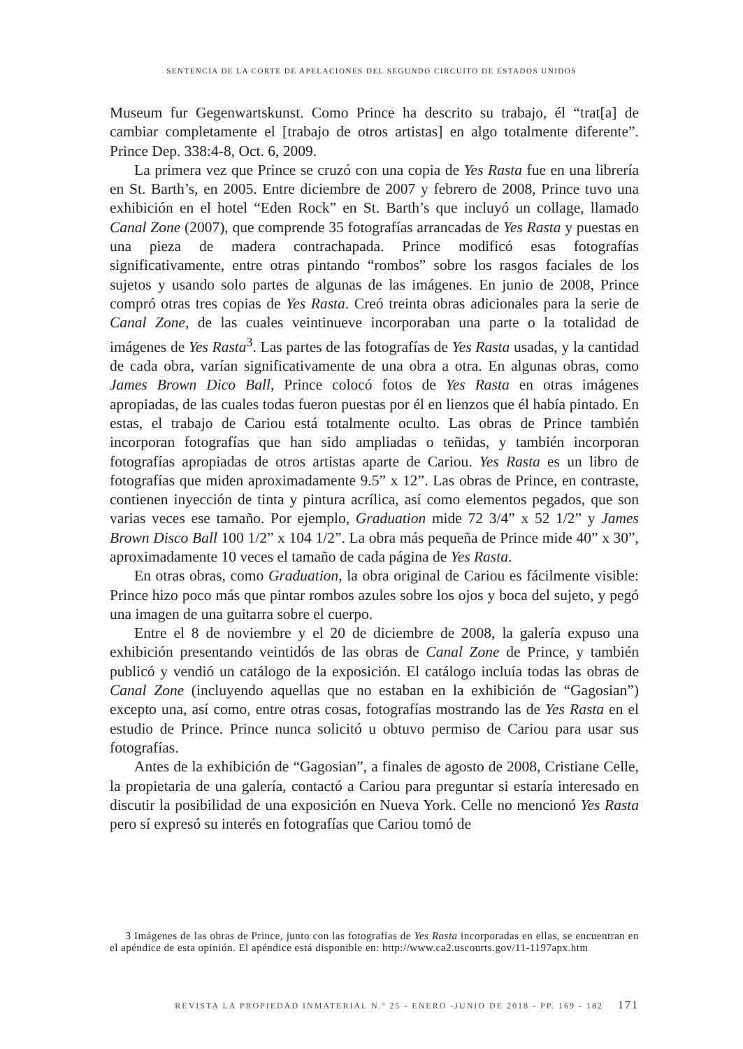SENTENCIA DE LA CORTE DE APELACIONES DEL SEGUNDO CIRCUITO DE ESTADOS UNIDOS
Museum fur Gegenwartskunst. Como Prince ha descrito su trabajo, él “trat[a] de cambiar completamente el [trabajo de otros artistas] en algo totalmente diferente”. Prince Dep. 338:4-8, Oct. 6, 2009.
La primera vez que Prince se cruzó con una copia de Yes Rasta fue en una librería en St. Barth’s, en 2005. Entre diciembre de 2007 y febrero de 2008, Prince tuvo una exhibición en el hotel “Eden Rock” en St. Barth’s que incluyó un collage, llamado Canal Zone (2007), que comprende 35 fotografías arrancadas de Yes Rasta y puestas en una pieza de madera contrachapada. Prince modificó esas fotografías significativamente, entre otras pintando “rombos” sobre los rasgos faciales de los sujetos y usando solo partes de algunas de las imágenes. En junio de 2008, Prince compró otras tres copias de Yes Rasta. Creó treinta obras adicionales para la serie de Canal Zone, de las cuales veintinueve incorporaban una parte o la totalidad de imágenes de Yes Rasta<sup>3</sup>. Las partes de las fotografías de Yes Rasta usadas, y la cantidad de cada obra, varían significativamente de una obra a otra. En algunas obras, como James Brown Dico Ball, Prince colocó fotos de Yes Rasta en otras imágenes apropiadas, de las cuales todas fueron puestas por él en lienzos que él había pintado. En estas, el trabajo de Cariou está totalmente oculto. Las obras de Prince también incorporan fotografías que han sido ampliadas o teñidas, y también incorporan fotografías apropiadas de otros artistas aparte de Cariou. Yes Rasta es un libro de fotografías que miden aproximadamente 9.5” x 12”. Las obras de Prince, en contraste, contienen inyección de tinta y pintura acrílica, así como elementos pegados, que son varias veces ese tamaño. Por ejemplo, Graduation mide 72 3/4” x 52 1/2” y James Brown Disco Ball 100 1/2” x 104 1/2”. La obra más pequeña de Prince mide 40” x 30”, aproximadamente 10 veces el tamaño de cada página de Yes Rasta.
En otras obras, como Graduation, la obra original de Cariou es fácilmente visible: Prince hizo poco más que pintar rombos azules sobre los ojos y boca del sujeto, y pegó una imagen de una guitarra sobre el cuerpo.
Entre el 8 de noviembre y el 20 de diciembre de 2008, la galería expuso una exhibición presentando veintidós de las obras de Canal Zone de Prince, y también publicó y vendió un catálogo de la exposición. El catálogo incluía todas las obras de Canal Zone (incluyendo aquellas que no estaban en la exhibición de “Gagosian”) excepto una, así como, entre otras cosas, fotografías mostrando las de Yes Rasta en el estudio de Prince. Prince nunca solicitó u obtuvo permiso de Cariou para usar sus fotografías.
Antes de la exhibición de “Gagosian”, a finales de agosto de 2008, Cristiane Celle, la propietaria de una galería, contactó a Cariou para preguntar si estaría interesado en discutir la posibilidad de una exposición en Nueva York. Celle no mencionó Yes Rasta pero sí expresó su interés en fotografías que Cariou tomó de
3 Imágenes de las obras de Prince, junto con las fotografías de Yes Rasta incorporadas en ellas, se encuentran en el apéndice de esta opinión. El apéndice está disponible en: http://www.ca2.uscourts.gov/11-1197apx.htm
REVISTA LA PROPIEDAD INMATERIAL N.º 25 - ENERO -JUNIO DE 2018 - PP. 169 - 182 171